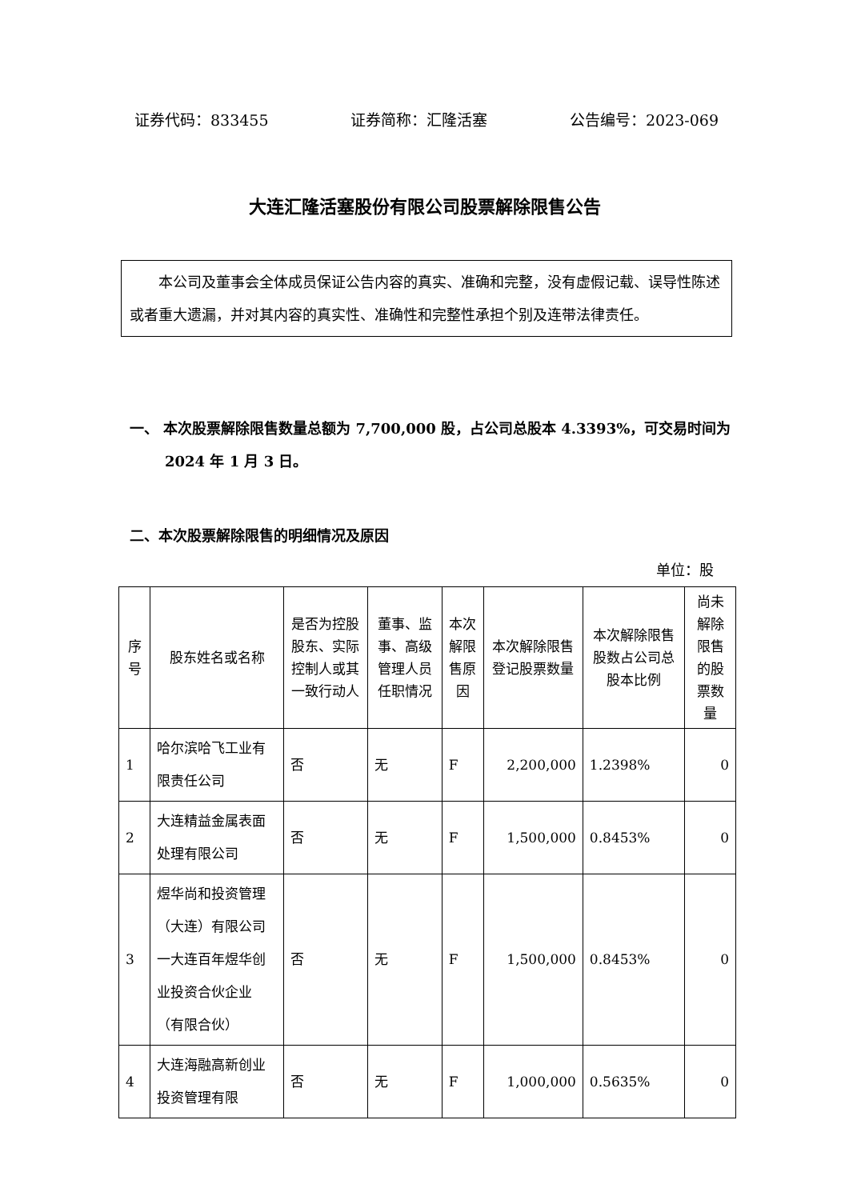证券代码：833455 证券简称：汇隆活塞 公告编号：2023-069
大连汇隆活塞股份有限公司股票解除限售公告
本公司及董事会全体成员保证公告内容的真实、准确和完整，没有虚假记载、误导性陈述或者重大遗漏，并对其内容的真实性、准确性和完整性承担个别及连带法律责任。
一、 本次股票解除限售数量总额为 7,700,000 股，占公司总股本 4.3393%，可交易时间为 2024 年 1 月 3 日。
二、本次股票解除限售的明细情况及原因
单位：股
| 序号 | 股东姓名或名称 | 是否为控股股东、实际控制人或其一致行动人 | 董事、监事、高级管理人员任职情况 | 本次解限售原因 | 本次解除限售登记股票数量 | 本次解除限售股数占公司总股本比例 | 尚未解除限售的股票数量 |
| --- | --- | --- | --- | --- | --- | --- | --- |
| 1 | 哈尔滨哈飞工业有限责任公司 | 否 | 无 | F | 2,200,000 | 1.2398% | 0 |
| 2 | 大连精益金属表面处理有限公司 | 否 | 无 | F | 1,500,000 | 0.8453% | 0 |
| 3 | 煜华尚和投资管理（大连）有限公司一大连百年煜华创业投资合伙企业（有限合伙） | 否 | 无 | F | 1,500,000 | 0.8453% | 0 |
| 4 | 大连海融高新创业投资管理有限 | 否 | 无 | F | 1,000,000 | 0.5635% | 0 |